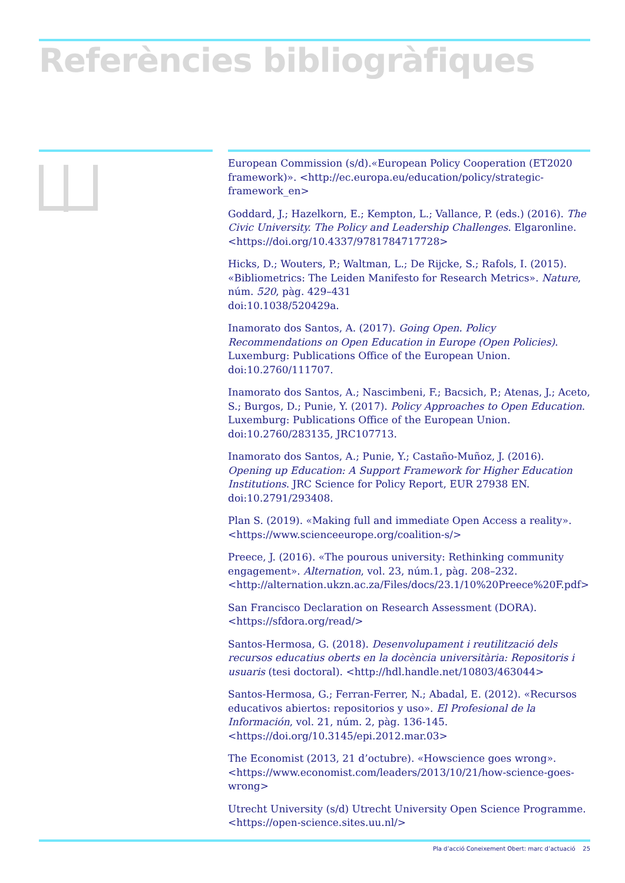Referències bibliogràfiques
European Commission (s/d).«European Policy Cooperation (ET2020 framework)». <http://ec.europa.eu/education/policy/strategic-framework_en>
Goddard, J.; Hazelkorn, E.; Kempton, L.; Vallance, P. (eds.) (2016). The Civic University. The Policy and Leadership Challenges. Elgaronline. <https://doi.org/10.4337/9781784717728>
Hicks, D.; Wouters, P.; Waltman, L.; De Rijcke, S.; Rafols, I. (2015). «Bibliometrics: The Leiden Manifesto for Research Metrics». Nature, núm. 520, pàg. 429–431
doi:10.1038/520429a.
Inamorato dos Santos, A. (2017). Going Open. Policy Recommendations on Open Education in Europe (Open Policies). Luxemburg: Publications Office of the European Union.
doi:10.2760/111707.
Inamorato dos Santos, A.; Nascimbeni, F.; Bacsich, P.; Atenas, J.; Aceto, S.; Burgos, D.; Punie, Y. (2017). Policy Approaches to Open Education. Luxemburg: Publications Office of the European Union. doi:10.2760/283135, JRC107713.
Inamorato dos Santos, A.; Punie, Y.; Castaño-Muñoz, J. (2016). Opening up Education: A Support Framework for Higher Education Institutions. JRC Science for Policy Report, EUR 27938 EN.
doi:10.2791/293408.
Plan S. (2019). «Making full and immediate Open Access a reality». <https://www.scienceeurope.org/coalition-s/>
Preece, J. (2016). «The pourous university: Rethinking community engagement». Alternation, vol. 23, núm.1, pàg. 208–232. <http://alternation.ukzn.ac.za/Files/docs/23.1/10%20Preece%20F.pdf>
San Francisco Declaration on Research Assessment (DORA). <https://sfdora.org/read/>
Santos-Hermosa, G. (2018). Desenvolupament i reutilització dels recursos educatius oberts en la docència universitària: Repositoris i usuaris (tesi doctoral). <http://hdl.handle.net/10803/463044>
Santos-Hermosa, G.; Ferran-Ferrer, N.; Abadal, E. (2012). «Recursos educativos abiertos: repositorios y uso». El Profesional de la Información, vol. 21, núm. 2, pàg. 136-145. <https://doi.org/10.3145/epi.2012.mar.03>
The Economist (2013, 21 d’octubre). «Howscience goes wrong». <https://www.economist.com/leaders/2013/10/21/how-science-goes-wrong>
Utrecht University (s/d) Utrecht University Open Science Programme. <https://open-science.sites.uu.nl/>
Pla d’acció Coneixement Obert: marc d’actuació 25